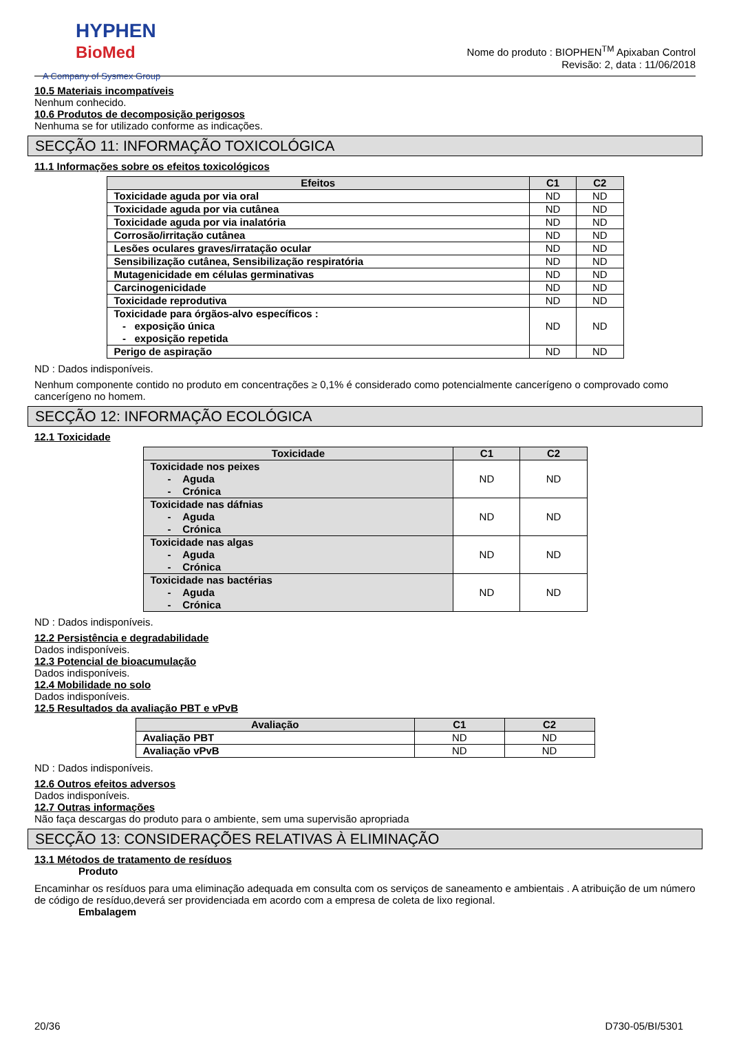HYPHEN
BioMed
A Company of Sysmex Group
Nome do produto : BIOPHEN<sup>TM</sup> Apixaban Control
Revisão: 2, data : 11/06/2018
10.5 Materiais incompatíveis
Nenhum conhecido.
10.6 Produtos de decomposição perigosos
Nenhuma se for utilizado conforme as indicações.
SECÇÃO 11: INFORMAÇÃO TOXICOLÓGICA
11.1 Informações sobre os efeitos toxicológicos
| Efeitos | C1 | C2 |
| --- | --- | --- |
| Toxicidade aguda por via oral | ND | ND |
| Toxicidade aguda por via cutânea | ND | ND |
| Toxicidade aguda por via inalatória | ND | ND |
| Corrosão/irritação cutânea | ND | ND |
| Lesões oculares graves/irratação ocular | ND | ND |
| Sensibilização cutânea, Sensibilização respiratória | ND | ND |
| Mutagenicidade em células germinativas | ND | ND |
| Carcinogenicidade | ND | ND |
| Toxicidade reprodutiva | ND | ND |
| Toxicidade para órgãos-alvo específicos : - exposição única - exposição repetida | ND | ND |
| Perigo de aspiração | ND | ND |
ND : Dados indisponíveis.
Nenhum componente contido no produto em concentrações ≥ 0,1% é considerado como potencialmente cancerígeno o comprovado como cancerígeno no homem.
SECÇÃO 12: INFORMAÇÃO ECOLÓGICA
12.1 Toxicidade
| Toxicidade | C1 | C2 |
| --- | --- | --- |
| Toxicidade nos peixes - Aguda - Crónica | ND | ND |
| Toxicidade nas dáfnias - Aguda - Crónica | ND | ND |
| Toxicidade nas algas - Aguda - Crónica | ND | ND |
| Toxicidade nas bactérias - Aguda - Crónica | ND | ND |
ND : Dados indisponíveis.
12.2 Persistência e degradabilidade
Dados indisponíveis.
12.3 Potencial de bioacumulação
Dados indisponíveis.
12.4 Mobilidade no solo
Dados indisponíveis.
12.5 Resultados da avaliação PBT e vPvB
| Avaliação | C1 | C2 |
| --- | --- | --- |
| Avaliação PBT | ND | ND |
| Avaliação vPvB | ND | ND |
ND : Dados indisponíveis.
12.6 Outros efeitos adversos
Dados indisponíveis.
12.7 Outras informações
Não faça descargas do produto para o ambiente, sem uma supervisão apropriada
SECÇÃO 13: CONSIDERAÇÕES RELATIVAS À ELIMINAÇÃO
13.1 Métodos de tratamento de resíduos
Produto
Encaminhar os resíduos para uma eliminação adequada em consulta com os serviços de saneamento e ambientais . A atribuição de um número de código de resíduo,deverá ser providenciada em acordo com a empresa de coleta de lixo regional.
Embalagem
20/36 D730-05/BI/5301